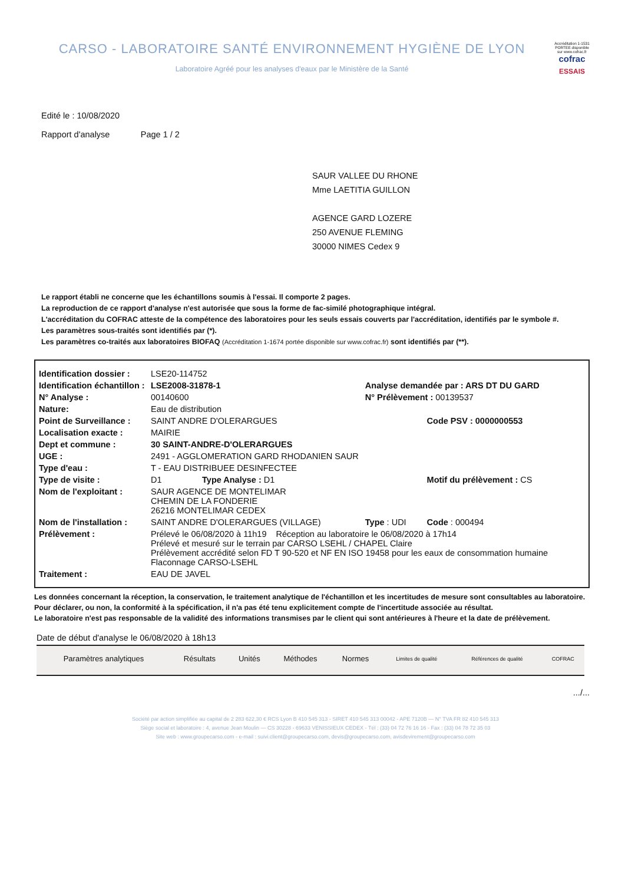CARSO - LABORATOIRE SANTÉ ENVIRONNEMENT HYGIÈNE DE LYON
Laboratoire Agréé pour les analyses d'eaux par le Ministère de la Santé
Accréditation 1-1531 PORTEE disponible sur www.cofrac.fr
cofrac
ESSAIS
Edité le : 10/08/2020
Rapport d'analyse Page 1 / 2
SAUR VALLEE DU RHONE
Mme LAETITIA GUILLON
AGENCE GARD LOZERE
250 AVENUE FLEMING
30000 NIMES Cedex 9
Le rapport établi ne concerne que les échantillons soumis à l'essai. Il comporte 2 pages.
La reproduction de ce rapport d'analyse n'est autorisée que sous la forme de fac-similé photographique intégral.
L'accréditation du COFRAC atteste de la compétence des laboratoires pour les seuls essais couverts par l'accréditation, identifiés par le symbole #.
Les paramètres sous-traités sont identifiés par (*).
Les paramètres co-traités aux laboratoires BIOFAQ (Accréditation 1-1674 portée disponible sur www.cofrac.fr) sont identifiés par (**).
| Identification dossier : | LSE20-114752 | | |
| Identification échantillon : | LSE2008-31878-1 | Analyse demandée par : ARS DT DU GARD | |
| N° Analyse : | 00140600 | N° Prélèvement : 00139537 | |
| Nature: | Eau de distribution | | |
| Point de Surveillance : | SAINT ANDRE D'OLERARGUES | | Code PSV : 0000000553 |
| Localisation exacte : | MAIRIE | | |
| Dept et commune : | 30 SAINT-ANDRE-D'OLERARGUES | | |
| UGE : | 2491 - AGGLOMERATION GARD RHODANIEN SAUR | | |
| Type d'eau : | T - EAU DISTRIBUEE DESINFECTEE | | |
| Type de visite : | D1 Type Analyse : D1 | | Motif du prélèvement : CS |
| Nom de l'exploitant : | SAUR AGENCE DE MONTELIMAR CHEMIN DE LA FONDERIE 26216 MONTELIMAR CEDEX | | |
| Nom de l'installation : | SAINT ANDRE D'OLERARGUES (VILLAGE) | Type : UDI | Code : 000494 |
| Prélèvement : | Prélevé le 06/08/2020 à 11h19 Réception au laboratoire le 06/08/2020 à 17h14 Prélevé et mesuré sur le terrain par CARSO LSEHL / CHAPEL Claire Prélèvement accrédité selon FD T 90-520 et NF EN ISO 19458 pour les eaux de consommation humaine Flaconnage CARSO-LSEHL | | |
| Traitement : | EAU DE JAVEL | | |
Les données concernant la réception, la conservation, le traitement analytique de l'échantillon et les incertitudes de mesure sont consultables au laboratoire. Pour déclarer, ou non, la conformité à la spécification, il n'a pas été tenu explicitement compte de l'incertitude associée au résultat.
Le laboratoire n'est pas responsable de la validité des informations transmises par le client qui sont antérieures à l'heure et la date de prélèvement.
Date de début d'analyse le 06/08/2020 à 18h13
| Paramètres analytiques | Résultats | Unités | Méthodes | Normes | Limites de qualité | Références de qualité | COFRAC |
| --- | --- | --- | --- | --- | --- | --- | --- |
.../...
Société par action simplifiée au capital de 2 283 622,30 € RCS Lyon B 410 545 313 - SIRET 410 545 313 00042 - APE 7120B — N° TVA FR 82 410 545 313
Siège social et laboratoire : 4, avenue Jean Moulin — CS 30228 - 69633 VENISSIEUX CEDEX - Tél : (33) 04 72 76 16 16 - Fax : (33) 04 78 72 35 03
Site web : www.groupecarso.com - e-mail : suivi.client@groupecarso.com, devis@groupecarso.com, avisdevirement@groupecarso.com